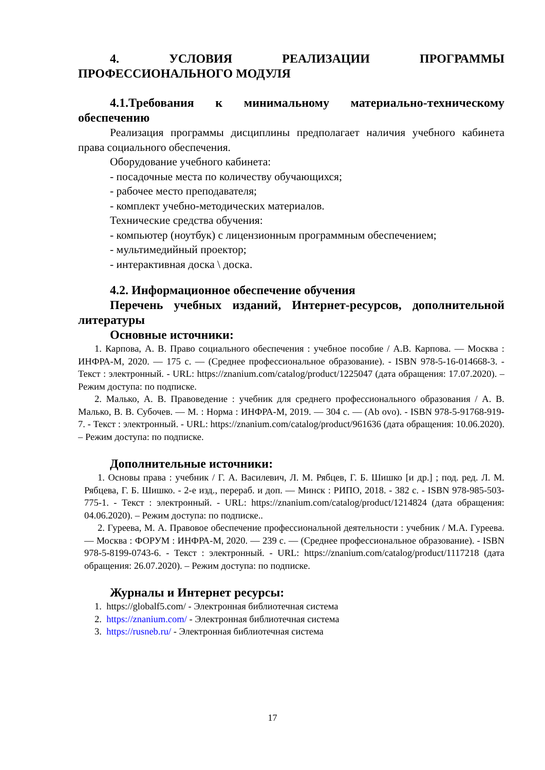4. УСЛОВИЯ РЕАЛИЗАЦИИ ПРОГРАММЫ
ПРОФЕССИОНАЛЬНОГО МОДУЛЯ
4.1.Требования к минимальному материально-техническому обеспечению
Реализация программы дисциплины предполагает наличия учебного кабинета права социального обеспечения.
Оборудование учебного кабинета:
- посадочные места по количеству обучающихся;
- рабочее место преподавателя;
- комплект учебно-методических материалов.
Технические средства обучения:
- компьютер (ноутбук) с лицензионным программным обеспечением;
- мультимедийный проектор;
- интерактивная доска \ доска.
4.2. Информационное обеспечение обучения
Перечень учебных изданий, Интернет-ресурсов, дополнительной литературы
Основные источники:
1. Карпова, А. В. Право социального обеспечения : учебное пособие / А.В. Карпова. — Москва : ИНФРА-М, 2020. — 175 с. — (Среднее профессиональное образование). - ISBN 978-5-16-014668-3. - Текст : электронный. - URL: https://znanium.com/catalog/product/1225047 (дата обращения: 17.07.2020). – Режим доступа: по подписке.
2. Малько, А. В. Правоведение : учебник для среднего профессионального образования / А. В. Малько, В. В. Субочев. — М. : Норма : ИНФРА-М, 2019. — 304 с. — (Ab ovo). - ISBN 978-5-91768-919-7. - Текст : электронный. - URL: https://znanium.com/catalog/product/961636 (дата обращения: 10.06.2020). – Режим доступа: по подписке.
Дополнительные источники:
1. Основы права : учебник / Г. А. Василевич, Л. М. Рябцев, Г. Б. Шишко [и др.] ; под. ред. Л. М. Рябцева, Г. Б. Шишко. - 2-е изд., перераб. и доп. — Минск : РИПО, 2018. - 382 с. - ISBN 978-985-503-775-1. - Текст : электронный. - URL: https://znanium.com/catalog/product/1214824 (дата обращения: 04.06.2020). – Режим доступа: по подписке..
2. Гуреева, М. А. Правовое обеспечение профессиональной деятельности : учебник / М.А. Гуреева. — Москва : ФОРУМ : ИНФРА-М, 2020. — 239 с. — (Среднее профессиональное образование). - ISBN 978-5-8199-0743-6. - Текст : электронный. - URL: https://znanium.com/catalog/product/1117218 (дата обращения: 26.07.2020). – Режим доступа: по подписке.
Журналы и Интернет ресурсы:
1. https://globalf5.com/ - Электронная библиотечная система
2. https://znanium.com/ - Электронная библиотечная система
3. https://rusneb.ru/ - Электронная библиотечная система
17